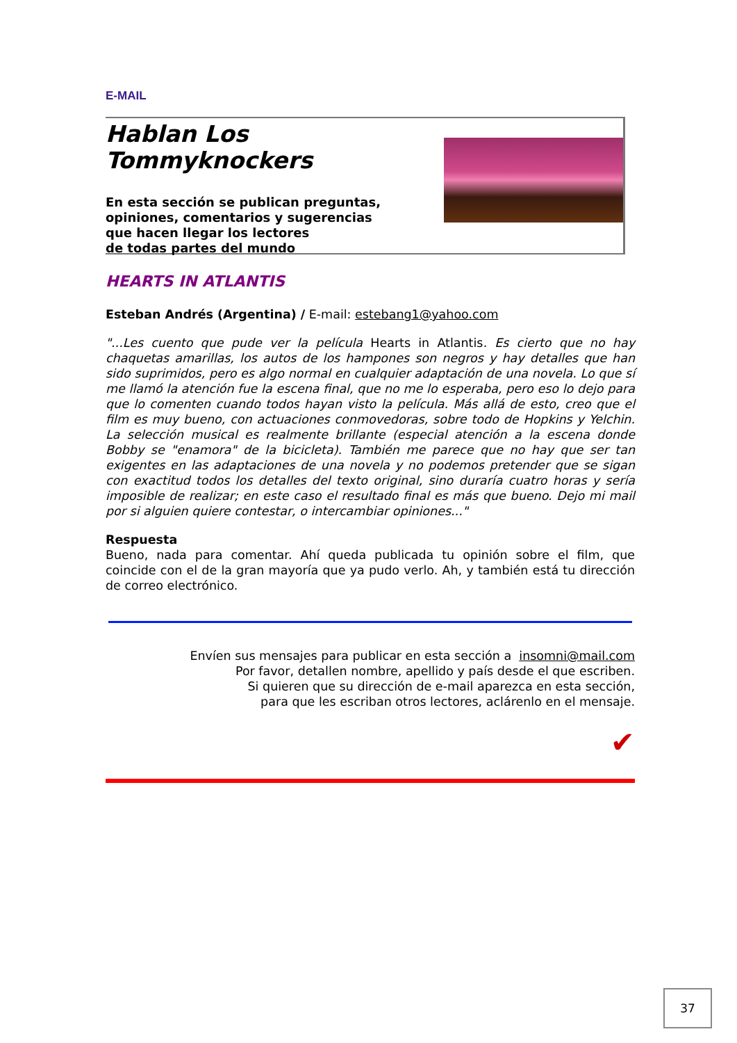E-MAIL
Hablan Los
Tommyknockers
En esta sección se publican preguntas,
opiniones, comentarios y sugerencias
que hacen llegar los lectores
de todas partes del mundo
HEARTS IN ATLANTIS
Esteban Andrés (Argentina) / E-mail: estebang1@yahoo.com
"...Les cuento que pude ver la película Hearts in Atlantis. Es cierto que no hay chaquetas amarillas, los autos de los hampones son negros y hay detalles que han sido suprimidos, pero es algo normal en cualquier adaptación de una novela. Lo que sí me llamó la atención fue la escena final, que no me lo esperaba, pero eso lo dejo para que lo comenten cuando todos hayan visto la película. Más allá de esto, creo que el film es muy bueno, con actuaciones conmovedoras, sobre todo de Hopkins y Yelchin. La selección musical es realmente brillante (especial atención a la escena donde Bobby se "enamora" de la bicicleta). También me parece que no hay que ser tan exigentes en las adaptaciones de una novela y no podemos pretender que se sigan con exactitud todos los detalles del texto original, sino duraría cuatro horas y sería imposible de realizar; en este caso el resultado final es más que bueno. Dejo mi mail por si alguien quiere contestar, o intercambiar opiniones..."
Respuesta
Bueno, nada para comentar. Ahí queda publicada tu opinión sobre el film, que coincide con el de la gran mayoría que ya pudo verlo. Ah, y también está tu dirección de correo electrónico.
Envíen sus mensajes para publicar en esta sección a insomni@mail.com
Por favor, detallen nombre, apellido y país desde el que escriben.
Si quieren que su dirección de e-mail aparezca en esta sección,
para que les escriban otros lectores, aclárenlo en el mensaje.
✔
37